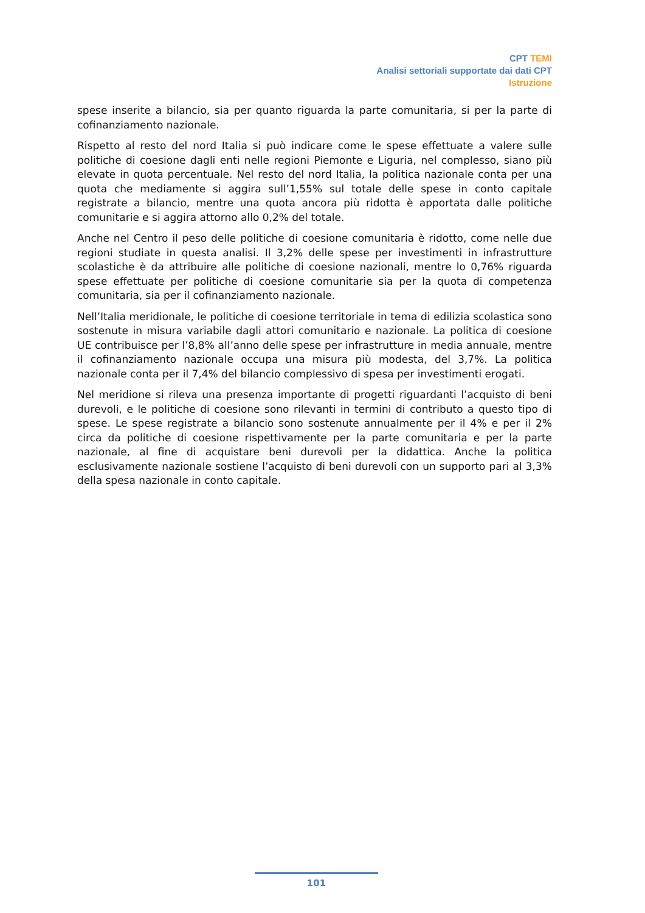CPT TEMI
Analisi settoriali supportate dai dati CPT
Istruzione
spese inserite a bilancio, sia per quanto riguarda la parte comunitaria, si per la parte di cofinanziamento nazionale.
Rispetto al resto del nord Italia si può indicare come le spese effettuate a valere sulle politiche di coesione dagli enti nelle regioni Piemonte e Liguria, nel complesso, siano più elevate in quota percentuale. Nel resto del nord Italia, la politica nazionale conta per una quota che mediamente si aggira sull’1,55% sul totale delle spese in conto capitale registrate a bilancio, mentre una quota ancora più ridotta è apportata dalle politiche comunitarie e si aggira attorno allo 0,2% del totale.
Anche nel Centro il peso delle politiche di coesione comunitaria è ridotto, come nelle due regioni studiate in questa analisi. Il 3,2% delle spese per investimenti in infrastrutture scolastiche è da attribuire alle politiche di coesione nazionali, mentre lo 0,76% riguarda spese effettuate per politiche di coesione comunitarie sia per la quota di competenza comunitaria, sia per il cofinanziamento nazionale.
Nell’Italia meridionale, le politiche di coesione territoriale in tema di edilizia scolastica sono sostenute in misura variabile dagli attori comunitario e nazionale. La politica di coesione UE contribuisce per l’8,8% all’anno delle spese per infrastrutture in media annuale, mentre il cofinanziamento nazionale occupa una misura più modesta, del 3,7%. La politica nazionale conta per il 7,4% del bilancio complessivo di spesa per investimenti erogati.
Nel meridione si rileva una presenza importante di progetti riguardanti l’acquisto di beni durevoli, e le politiche di coesione sono rilevanti in termini di contributo a questo tipo di spese. Le spese registrate a bilancio sono sostenute annualmente per il 4% e per il 2% circa da politiche di coesione rispettivamente per la parte comunitaria e per la parte nazionale, al fine di acquistare beni durevoli per la didattica. Anche la politica esclusivamente nazionale sostiene l’acquisto di beni durevoli con un supporto pari al 3,3% della spesa nazionale in conto capitale.
101